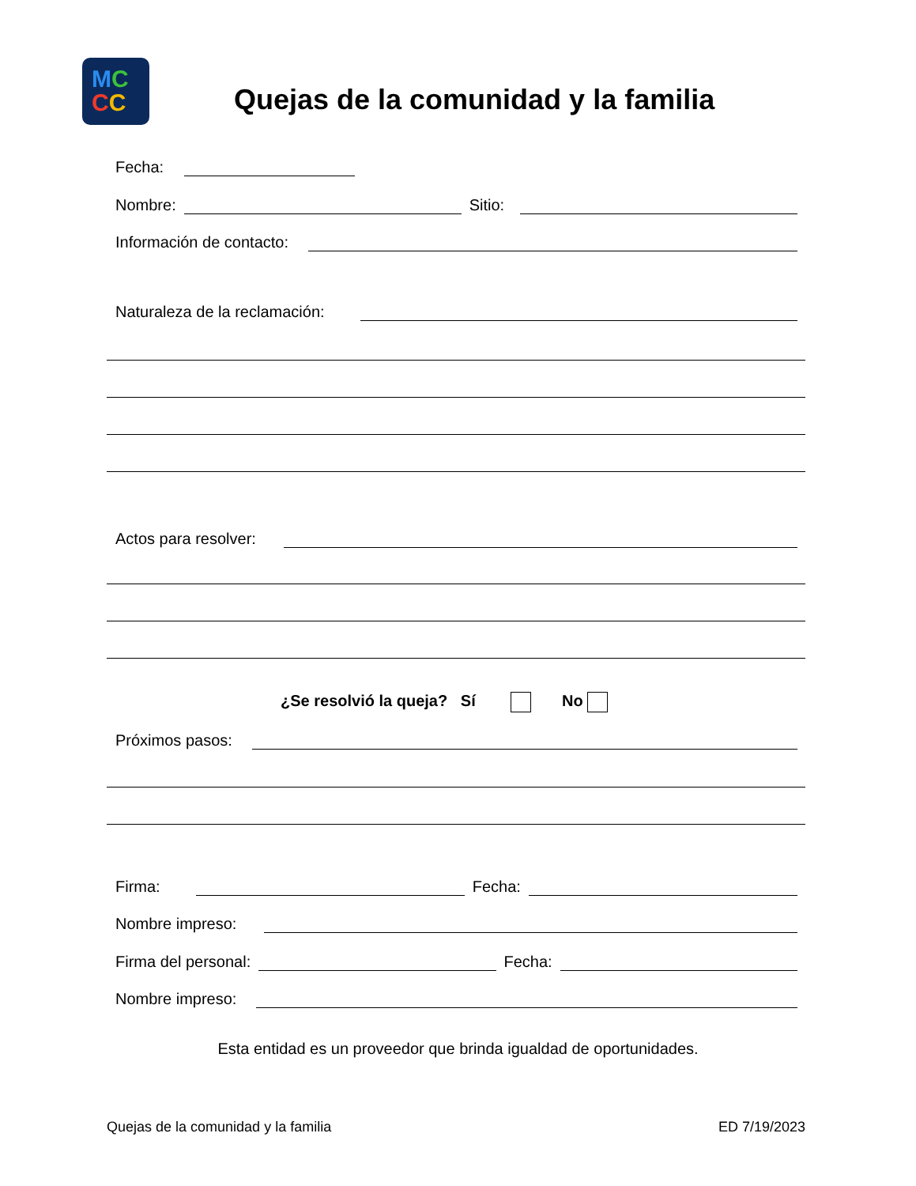MC
CC
Quejas de la comunidad y la familia
Fecha:
Nombre:
Sitio:
Información de contacto:
Naturaleza de la reclamación:
Actos para resolver:
¿Se resolvió la queja? Sí No
Próximos pasos:
Firma:
Fecha:
Nombre impreso:
Firma del personal:
Fecha:
Nombre impreso:
Esta entidad es un proveedor que brinda igualdad de oportunidades.
Quejas de la comunidad y la familia ED 7/19/2023